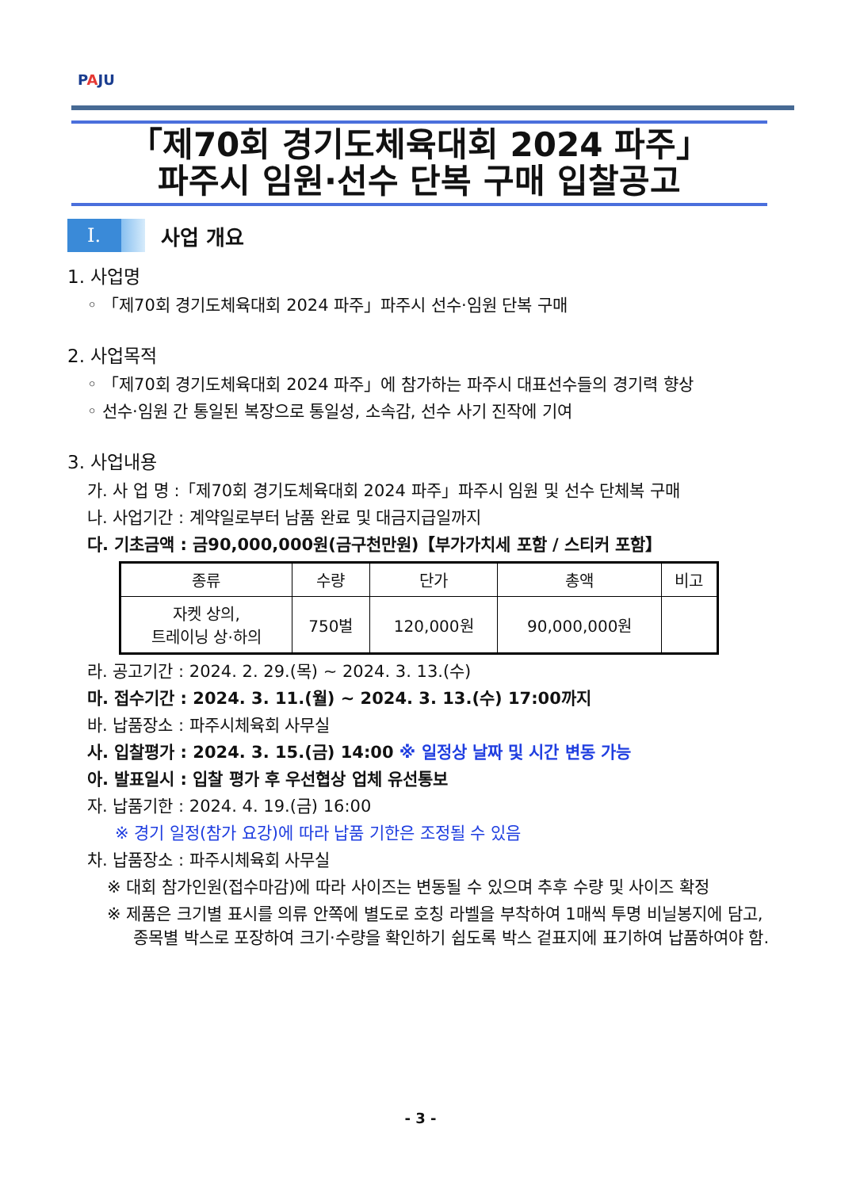PAJU
「제70회 경기도체육대회 2024 파주」
파주시 임원·선수 단복 구매 입찰공고
Ⅰ.
사업 개요
1. 사업명
◦ 「제70회 경기도체육대회 2024 파주」파주시 선수·임원 단복 구매
2. 사업목적
◦ 「제70회 경기도체육대회 2024 파주」에 참가하는 파주시 대표선수들의 경기력 향상
◦ 선수·임원 간 통일된 복장으로 통일성, 소속감, 선수 사기 진작에 기여
3. 사업내용
가. 사 업 명 :「제70회 경기도체육대회 2024 파주」파주시 임원 및 선수 단체복 구매
나. 사업기간 : 계약일로부터 남품 완료 및 대금지급일까지
다. 기초금액 : 금90,000,000원(금구천만원)【부가가치세 포함 / 스티커 포함】
| 종류 | 수량 | 단가 | 총액 | 비고 |
| --- | --- | --- | --- | --- |
| 자켓 상의, 트레이닝 상·하의 | 750벌 | 120,000원 | 90,000,000원 | |
라. 공고기간 : 2024. 2. 29.(목) ~ 2024. 3. 13.(수)
마. 접수기간 : 2024. 3. 11.(월) ~ 2024. 3. 13.(수) 17:00까지
바. 납품장소 : 파주시체육회 사무실
사. 입찰평가 : 2024. 3. 15.(금) 14:00 ※ 일정상 날짜 및 시간 변동 가능
아. 발표일시 : 입찰 평가 후 우선협상 업체 유선통보
자. 납품기한 : 2024. 4. 19.(금) 16:00
※ 경기 일정(참가 요강)에 따라 납품 기한은 조정될 수 있음
차. 납품장소 : 파주시체육회 사무실
※ 대회 참가인원(접수마감)에 따라 사이즈는 변동될 수 있으며 추후 수량 및 사이즈 확정
※ 제품은 크기별 표시를 의류 안쪽에 별도로 호칭 라벨을 부착하여 1매씩 투명 비닐봉지에 담고, 종목별 박스로 포장하여 크기·수량을 확인하기 쉽도록 박스 겉표지에 표기하여 납품하여야 함.
- 3 -